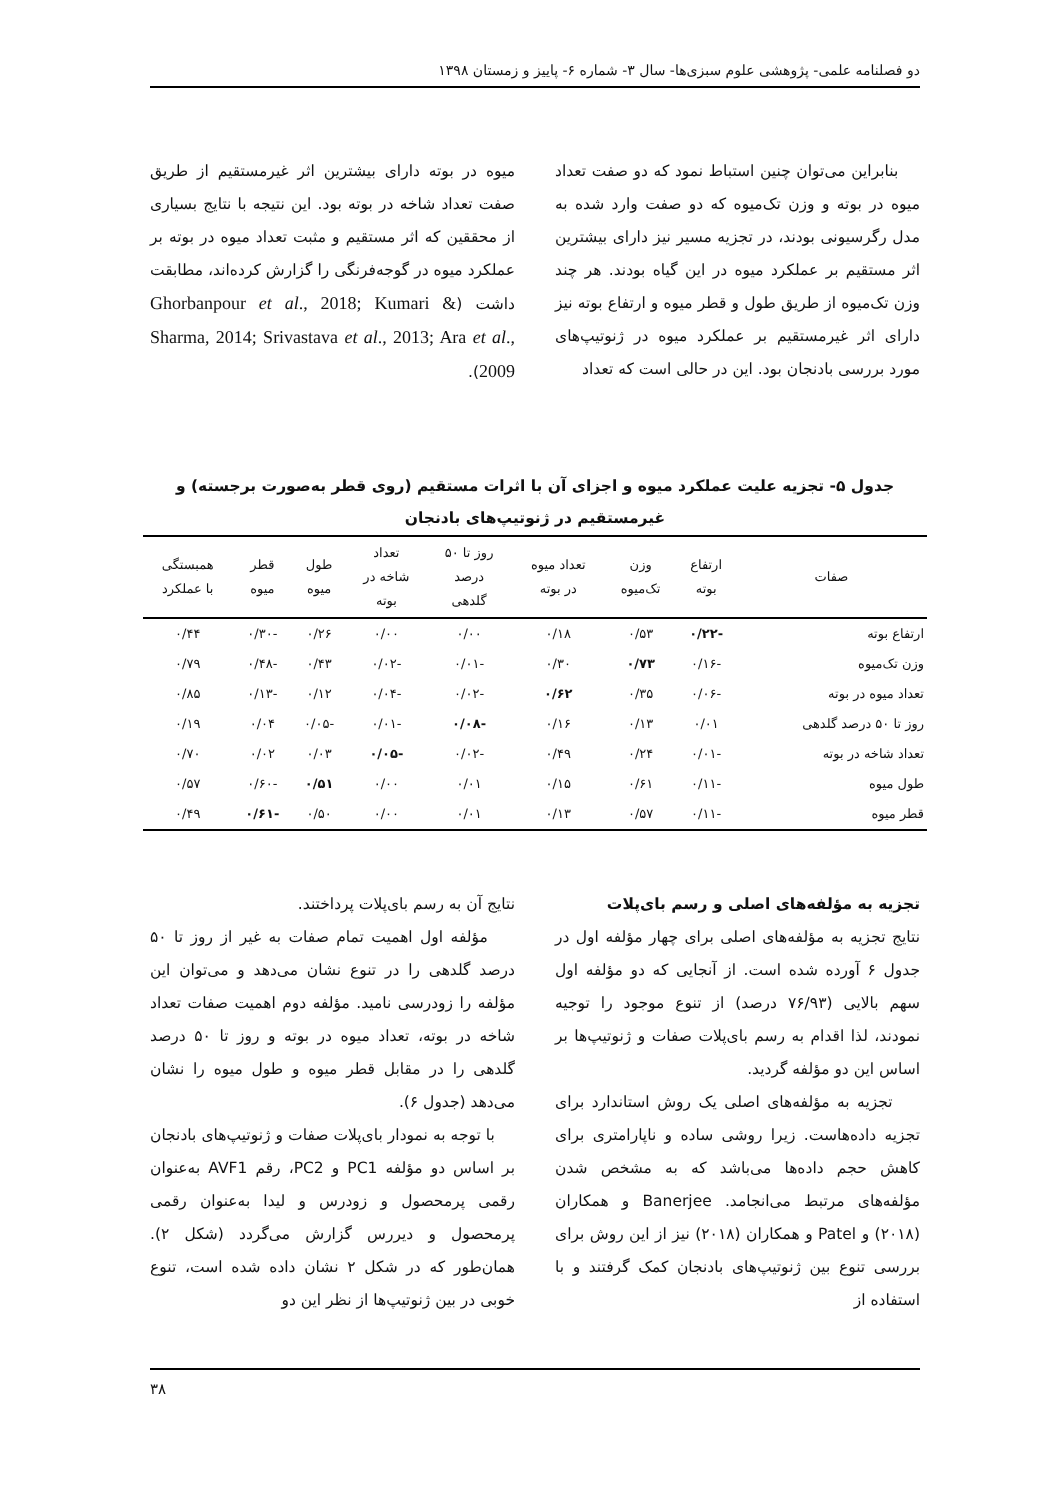دو فصلنامه علمی- پژوهشی علوم سبزی‌ها- سال ۳- شماره ۶- پاییز و زمستان ۱۳۹۸
بنابراین می‌توان چنین استباط نمود که دو صفت تعداد میوه در بوته و وزن تک‌میوه که دو صفت وارد شده به مدل رگرسیونی بودند، در تجزیه مسیر نیز دارای بیشترین اثر مستقیم بر عملکرد میوه در این گیاه بودند. هر چند وزن تک‌میوه از طریق طول و قطر میوه و ارتفاع بوته نیز دارای اثر غیرمستقیم بر عملکرد میوه در ژنوتیپ‌های مورد بررسی بادنجان بود. این در حالی است که تعداد
میوه در بوته دارای بیشترین اثر غیرمستقیم از طریق صفت تعداد شاخه در بوته بود. این نتیجه با نتایج بسیاری از محققین که اثر مستقیم و مثبت تعداد میوه در بوته بر عملکرد میوه در گوجه‌فرنگی را گزارش کرده‌اند، مطابقت داشت (Ghorbanpour et al., 2018; Kumari & Sharma, 2014; Srivastava et al., 2013; Ara et al., 2009).
جدول ۵- تجزیه علیت عملکرد میوه و اجزای آن با اثرات مستقیم (روی قطر به‌صورت برجسته) و غیرمستقیم در ژنوتیپ‌های بادنجان
| صفات | ارتفاع بوته | وزن تک‌میوه | تعداد میوه در بوته | روز تا ۵۰ درصد گلدهی | تعداد شاخه در بوته | طول میوه | قطر میوه | همبستگی با عملکرد |
| --- | --- | --- | --- | --- | --- | --- | --- | --- |
| ارتفاع بوته | -۰/۲۲ | ۰/۵۳ | ۰/۱۸ | ۰/۰۰ | ۰/۰۰ | ۰/۲۶ | -۰/۳۰ | ۰/۴۴ |
| وزن تک‌میوه | -۰/۱۶ | ۰/۷۳ | ۰/۳۰ | -۰/۰۱ | -۰/۰۲ | ۰/۴۳ | -۰/۴۸ | ۰/۷۹ |
| تعداد میوه در بوته | -۰/۰۶ | ۰/۳۵ | ۰/۶۲ | -۰/۰۲ | -۰/۰۴ | ۰/۱۲ | -۰/۱۳ | ۰/۸۵ |
| روز تا ۵۰ درصد گلدهی | ۰/۰۱ | ۰/۱۳ | ۰/۱۶ | -۰/۰۸ | -۰/۰۱ | -۰/۰۵ | ۰/۰۴ | ۰/۱۹ |
| تعداد شاخه در بوته | -۰/۰۱ | ۰/۲۴ | ۰/۴۹ | -۰/۰۲ | -۰/۰۵ | ۰/۰۳ | ۰/۰۲ | ۰/۷۰ |
| طول میوه | -۰/۱۱ | ۰/۶۱ | ۰/۱۵ | ۰/۰۱ | ۰/۰۰ | ۰/۵۱ | -۰/۶۰ | ۰/۵۷ |
| قطر میوه | -۰/۱۱ | ۰/۵۷ | ۰/۱۳ | ۰/۰۱ | ۰/۰۰ | ۰/۵۰ | -۰/۶۱ | ۰/۴۹ |
تجزیه به مؤلفه‌های اصلی و رسم بای‌پلات
نتایج تجزیه به مؤلفه‌های اصلی برای چهار مؤلفه اول در جدول ۶ آورده شده است. از آنجایی که دو مؤلفه اول سهم بالایی (۷۶/۹۳ درصد) از تنوع موجود را توجیه نمودند، لذا اقدام به رسم بای‌پلات صفات و ژنوتیپ‌ها بر اساس این دو مؤلفه گردید.
تجزیه به مؤلفه‌های اصلی یک روش استاندارد برای تجزیه داده‌هاست. زیرا روشی ساده و ناپارامتری برای کاهش حجم داده‌ها می‌باشد که به مشخص شدن مؤلفه‌های مرتبط می‌انجامد. Banerjee و همکاران (۲۰۱۸) و Patel و همکاران (۲۰۱۸) نیز از این روش برای بررسی تنوع بین ژنوتیپ‌های بادنجان کمک گرفتند و با استفاده از
نتایج آن به رسم بای‌پلات پرداختند.
مؤلفه اول اهمیت تمام صفات به غیر از روز تا ۵۰ درصد گلدهی را در تنوع نشان می‌دهد و می‌توان این مؤلفه را زودرسی نامید. مؤلفه دوم اهمیت صفات تعداد شاخه در بوته، تعداد میوه در بوته و روز تا ۵۰ درصد گلدهی را در مقابل قطر میوه و طول میوه را نشان می‌دهد (جدول ۶).
با توجه به نمودار بای‌پلات صفات و ژنوتیپ‌های بادنجان بر اساس دو مؤلفه PC1 و PC2، رقم AVF1 به‌عنوان رقمی پرمحصول و زودرس و لیدا به‌عنوان رقمی پرمحصول و دیررس گزارش می‌گردد (شکل ۲). همان‌طور که در شکل ۲ نشان داده شده است، تنوع خوبی در بین ژنوتیپ‌ها از نظر این دو
۳۸